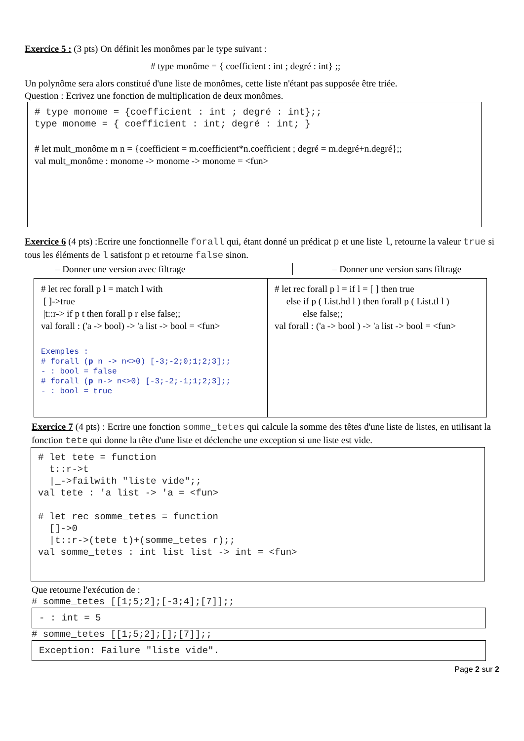Exercice 5 : (3 pts) On définit les monômes par le type suivant :
# type monôme = { coefficient : int ; degré : int} ;;
Un polynôme sera alors constitué d'une liste de monômes, cette liste n'étant pas supposée être triée.
Question : Ecrivez une fonction de multiplication de deux monômes.
# type monome = {coefficient : int ; degré : int};;
type monome = { coefficient : int; degré : int; }
# let mult_monôme m n = {coefficient = m.coefficient*n.coefficient ; degré = m.degré+n.degré};;
val mult_monôme : monome -> monome -> monome = <fun>
Exercice 6 (4 pts) :Ecrire une fonctionnelle forall qui, étant donné un prédicat p et une liste l, retourne la valeur true si tous les éléments de l satisfont p et retourne false sinon.
– Donner une version avec filtrage – Donner une version sans filtrage
# let rec forall p l = match l with
[ ]->true
|t::r-> if p t then forall p r else false;;
val forall : ('a -> bool) -> 'a list -> bool = <fun>
Exemples :
# forall (p n -> n<>0) [-3;-2;0;1;2;3];;
- : bool = false
# forall (p n-> n<>0) [-3;-2;-1;1;2;3];;
- : bool = true
# let rec forall p l = if l = [ ] then true
else if p ( List.hd l ) then forall p ( List.tl l )
else false;;
val forall : ('a -> bool ) -> 'a list -> bool = <fun>
Exercice 7 (4 pts) : Ecrire une fonction somme_tetes qui calcule la somme des têtes d'une liste de listes, en utilisant la fonction tete qui donne la tête d'une liste et déclenche une exception si une liste est vide.
# let tete = function
  t::r->t
  |_->failwith "liste vide";;
val tete : 'a list -> 'a = <fun>

# let rec somme_tetes = function
  []->0
  |t::r->(tete t)+(somme_tetes r);;
val somme_tetes : int list list -> int = <fun>
Que retourne l'exécution de :
# somme_tetes [[1;5;2];[-3;4];[7]];;
- : int = 5
# somme_tetes [[1;5;2];[];[7]];;
Exception: Failure "liste vide".
Page 2 sur 2